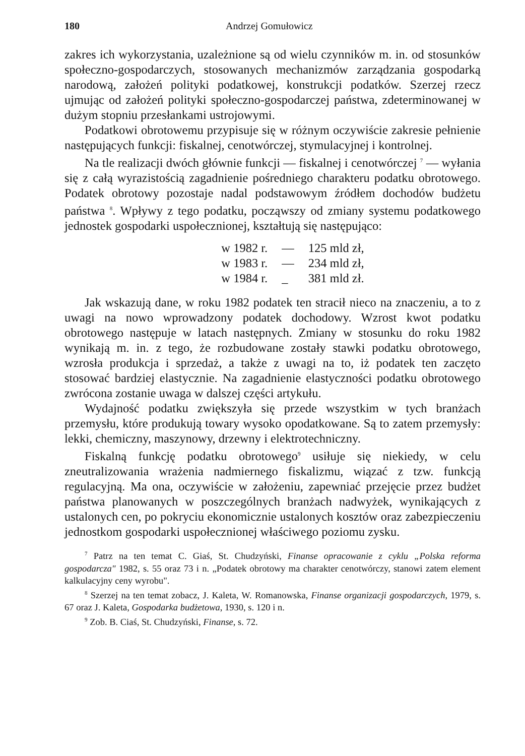180 Andrzej Gomułowicz
zakres ich wykorzystania, uzależnione są od wielu czynników m. in. od stosunków społeczno-gospodarczych, stosowanych mechanizmów zarządzania gospodarką narodową, założeń polityki podatkowej, konstrukcji podatków. Szerzej rzecz ujmując od założeń polityki społeczno-gospodarczej państwa, zdeterminowanej w dużym stopniu przesłankami ustrojowymi.
Podatkowi obrotowemu przypisuje się w różnym oczywiście zakresie pełnienie następujących funkcji: fiskalnej, cenotwórczej, stymulacyjnej i kontrolnej.
Na tle realizacji dwóch głównie funkcji — fiskalnej i cenotwórczej <sup>7</sup> — wyłania się z całą wyrazistością zagadnienie pośredniego charakteru podatku obrotowego. Podatek obrotowy pozostaje nadal podstawowym źródłem dochodów budżetu państwa <sup>8</sup>. Wpływy z tego podatku, począwszy od zmiany systemu podatkowego jednostek gospodarki uspołecznionej, kształtują się następująco:
| w 1982 r. | — | 125 mld zł, |
| w 1983 r. | — | 234 mld zł, |
| w 1984 r. | _ | 381 mld zł. |
Jak wskazują dane, w roku 1982 podatek ten stracił nieco na znaczeniu, a to z uwagi na nowo wprowadzony podatek dochodowy. Wzrost kwot podatku obrotowego następuje w latach następnych. Zmiany w stosunku do roku 1982 wynikają m. in. z tego, że rozbudowane zostały stawki podatku obrotowego, wzrosła produkcja i sprzedaż, a także z uwagi na to, iż podatek ten zaczęto stosować bardziej elastycznie. Na zagadnienie elastyczności podatku obrotowego zwrócona zostanie uwaga w dalszej części artykułu.
Wydajność podatku zwiększyła się przede wszystkim w tych branżach przemysłu, które produkują towary wysoko opodatkowane. Są to zatem przemysły: lekki, chemiczny, maszynowy, drzewny i elektrotechniczny.
Fiskalną funkcję podatku obrotowego<sup>9</sup> usiłuje się niekiedy, w celu zneutralizowania wrażenia nadmiernego fiskalizmu, wiązać z tzw. funkcją regulacyjną. Ma ona, oczywiście w założeniu, zapewniać przejęcie przez budżet państwa planowanych w poszczególnych branżach nadwyżek, wynikających z ustalonych cen, po pokryciu ekonomicznie ustalonych kosztów oraz zabezpieczeniu jednostkom gospodarki uspołecznionej właściwego poziomu zysku.
<sup>7</sup> Patrz na ten temat C. Giaś, St. Chudzyński, Finanse opracowanie z cyklu „Polska reforma gospodarcza" 1982, s. 55 oraz 73 i n. „Podatek obrotowy ma charakter cenotwórczy, stanowi zatem element kalkulacyjny ceny wyrobu".
<sup>8</sup> Szerzej na ten temat zobacz, J. Kaleta, W. Romanowska, Finanse organizacji gospodarczych, 1979, s. 67 oraz J. Kaleta, Gospodarka budżetowa, 1930, s. 120 i n.
<sup>9</sup> Zob. B. Ciaś, St. Chudzyński, Finanse, s. 72.